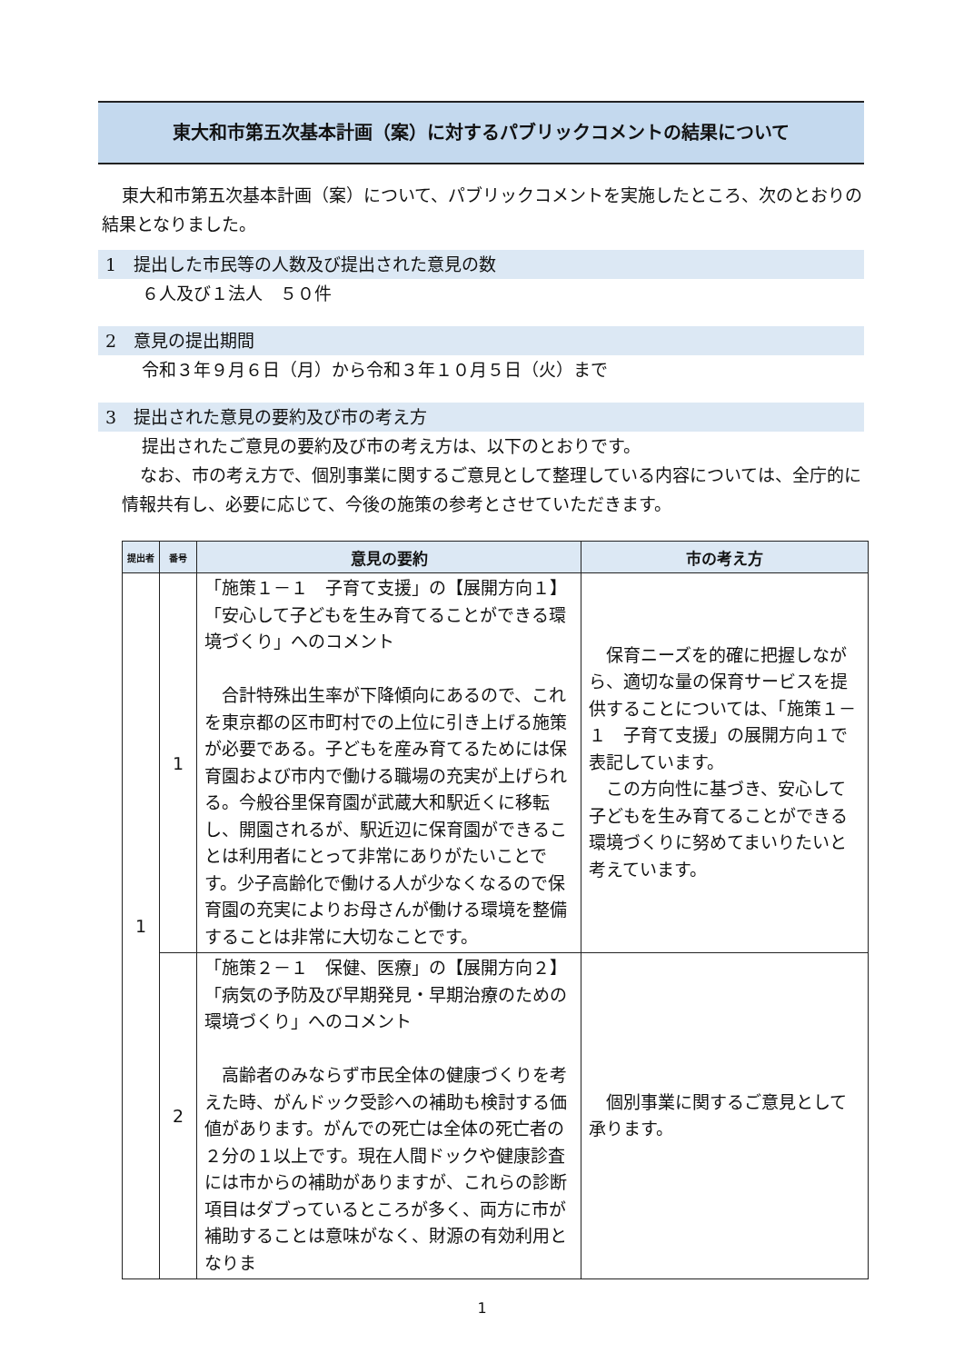東大和市第五次基本計画（案）に対するパブリックコメントの結果について
東大和市第五次基本計画（案）について、パブリックコメントを実施したところ、次のとおりの結果となりました。
1　提出した市民等の人数及び提出された意見の数
６人及び１法人　５０件
2　意見の提出期間
令和３年９月６日（月）から令和３年１０月５日（火）まで
3　提出された意見の要約及び市の考え方
提出されたご意見の要約及び市の考え方は、以下のとおりです。
なお、市の考え方で、個別事業に関するご意見として整理している内容については、全庁的に情報共有し、必要に応じて、今後の施策の参考とさせていただきます。
| 提出者 | 番号 | 意見の要約 | 市の考え方 |
| --- | --- | --- | --- |
| 1 | 1 | 「施策１－１ 子育て支援」の【展開方向１】「安心して子どもを生み育てることができる環境づくり」へのコメント 合計特殊出生率が下降傾向にあるので、これを東京都の区市町村での上位に引き上げる施策が必要である。子どもを産み育てるためには保育園および市内で働ける職場の充実が上げられる。今般谷里保育園が武蔵大和駅近くに移転し、開園されるが、駅近辺に保育園ができることは利用者にとって非常にありがたいことです。少子高齢化で働ける人が少なくなるので保育園の充実によりお母さんが働ける環境を整備することは非常に大切なことです。 | 保育ニーズを的確に把握しながら、適切な量の保育サービスを提供することについては、「施策１－１ 子育て支援」の展開方向１で表記しています。 この方向性に基づき、安心して子どもを生み育てることができる環境づくりに努めてまいりたいと考えています。 |
| | 2 | 「施策２－１ 保健、医療」の【展開方向２】「病気の予防及び早期発見・早期治療のための環境づくり」へのコメント 高齢者のみならず市民全体の健康づくりを考えた時、がんドック受診への補助も検討する価値があります。がんでの死亡は全体の死亡者の２分の１以上です。現在人間ドックや健康診査には市からの補助がありますが、これらの診断項目はダブっているところが多く、両方に市が補助することは意味がなく、財源の有効利用となりま | 個別事業に関するご意見として承ります。 |
1